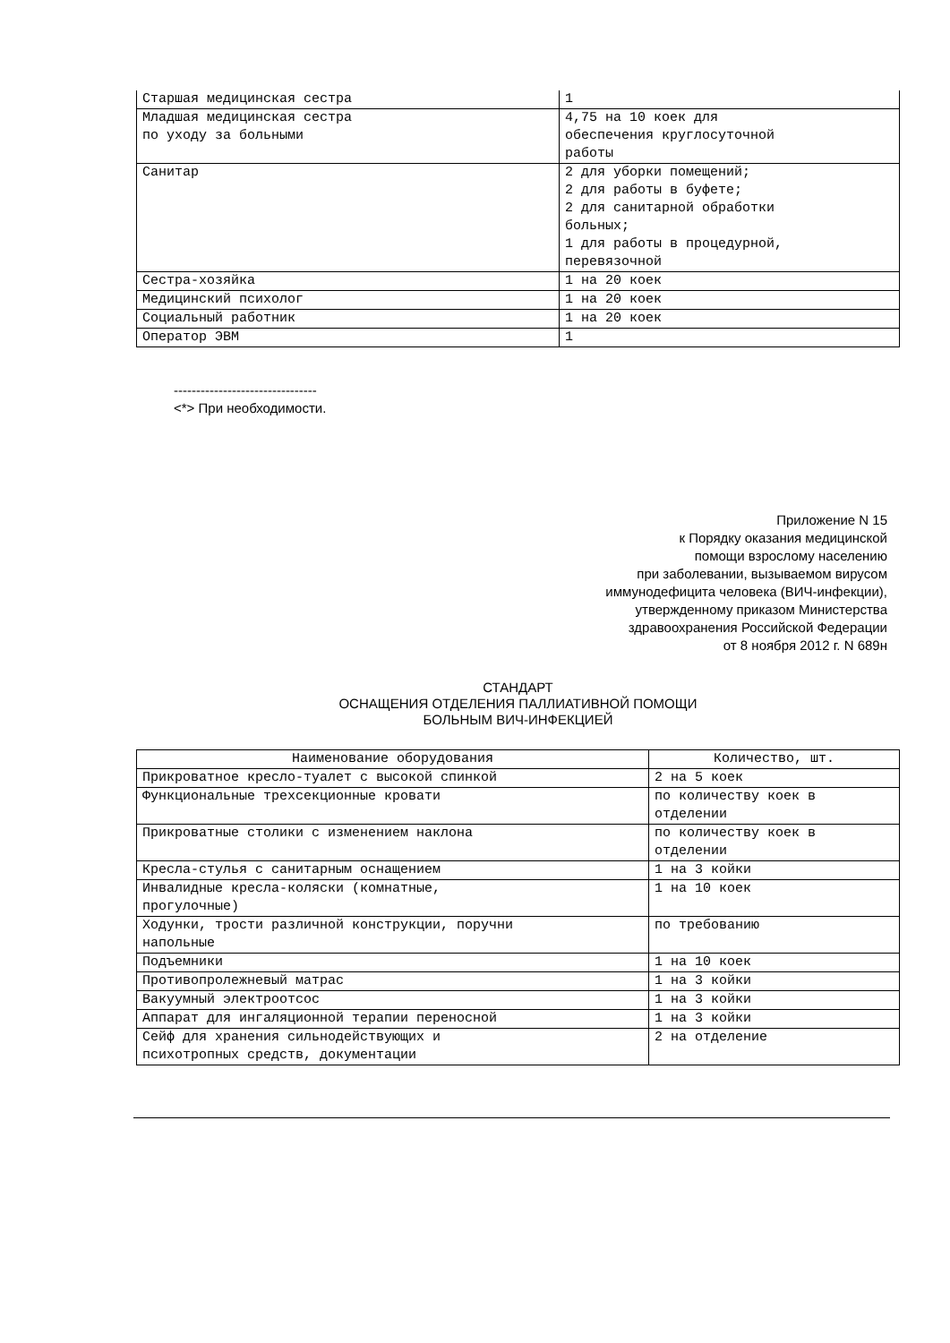| Старшая медицинская сестра | 1 |
| Младшая медицинская сестра по уходу за больными | 4,75 на 10 коек для обеспечения круглосуточной работы |
| Санитар | 2 для уборки помещений; 2 для работы в буфете; 2 для санитарной обработки больных; 1 для работы в процедурной, перевязочной |
| Сестра-хозяйка | 1 на 20 коек |
| Медицинский психолог | 1 на 20 коек |
| Социальный работник | 1 на 20 коек |
| Оператор ЭВМ | 1 |
--------------------------------
<*> При необходимости.
Приложение N 15
к Порядку оказания медицинской
помощи взрослому населению
при заболевании, вызываемом вирусом
иммунодефицита человека (ВИЧ-инфекции),
утвержденному приказом Министерства
здравоохранения Российской Федерации
от 8 ноября 2012 г. N 689н
СТАНДАРТ
ОСНАЩЕНИЯ ОТДЕЛЕНИЯ ПАЛЛИАТИВНОЙ ПОМОЩИ
БОЛЬНЫМ ВИЧ-ИНФЕКЦИЕЙ
| Наименование оборудования | Количество, шт. |
| --- | --- |
| Прикроватное кресло-туалет с высокой спинкой | 2 на 5 коек |
| Функциональные трехсекционные кровати | по количеству коек в отделении |
| Прикроватные столики с изменением наклона | по количеству коек в отделении |
| Кресла-стулья с санитарным оснащением | 1 на 3 койки |
| Инвалидные кресла-коляски (комнатные, прогулочные) | 1 на 10 коек |
| Ходунки, трости различной конструкции, поручни напольные | по требованию |
| Подъемники | 1 на 10 коек |
| Противопролежневый матрас | 1 на 3 койки |
| Вакуумный электроотсос | 1 на 3 койки |
| Аппарат для ингаляционной терапии переносной | 1 на 3 койки |
| Сейф для хранения сильнодействующих и психотропных средств, документации | 2 на отделение |